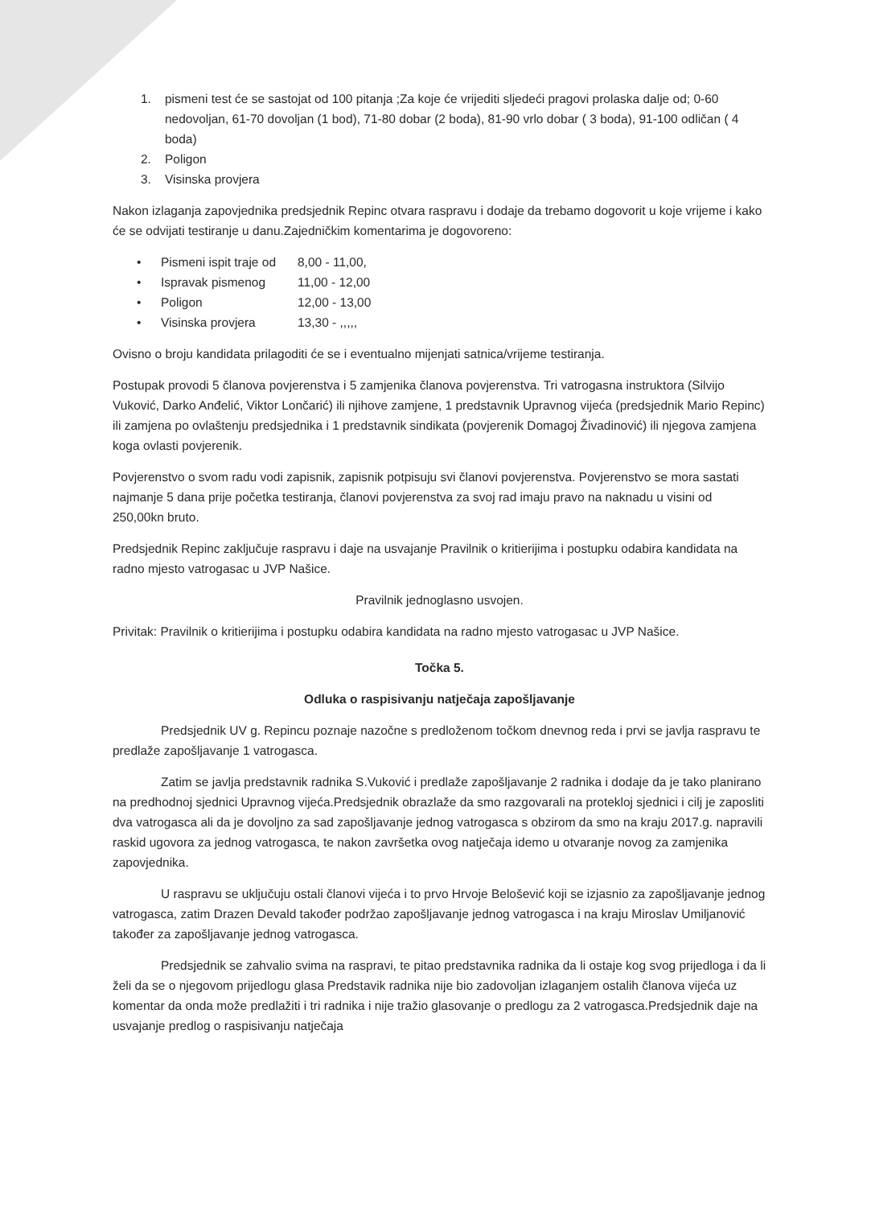1. pismeni test će se sastojat od 100 pitanja ;Za koje će vrijediti sljedeći pragovi prolaska dalje od; 0-60 nedovoljan, 61-70 dovoljan (1 bod), 71-80 dobar (2 boda), 81-90 vrlo dobar ( 3 boda), 91-100 odličan ( 4 boda)
2. Poligon
3. Visinska provjera
Nakon izlaganja zapovjednika predsjednik Repinc otvara raspravu i dodaje da trebamo dogovorit u koje vrijeme i kako će se odvijati testiranje u danu.Zajedničkim komentarima je dogovoreno:
• Pismeni ispit traje od 8,00 - 11,00,
• Ispravak pismenog 11,00 - 12,00
• Poligon 12,00 - 13,00
• Visinska provjera 13,30 - ,,,,,
Ovisno o broju kandidata prilagoditi će se i eventualno mijenjati satnica/vrijeme testiranja.
Postupak provodi 5 članova povjerenstva i 5 zamjenika članova povjerenstva. Tri vatrogasna instruktora (Silvijo Vuković, Darko Anđelić, Viktor Lončarić) ili njihove zamjene, 1 predstavnik Upravnog vijeća (predsjednik Mario Repinc) ili zamjena po ovlaštenju predsjednika i 1 predstavnik sindikata (povjerenik Domagoj Živadinović) ili njegova zamjena koga ovlasti povjerenik.
Povjerenstvo o svom radu vodi zapisnik, zapisnik potpisuju svi članovi povjerenstva. Povjerenstvo se mora sastati najmanje 5 dana prije početka testiranja, članovi povjerenstva za svoj rad imaju pravo na naknadu u visini od 250,00kn bruto.
Predsjednik Repinc zaključuje raspravu i daje na usvajanje Pravilnik o kritierijima i postupku odabira kandidata na radno mjesto vatrogasac u JVP Našice.
Pravilnik jednoglasno usvojen.
Privitak: Pravilnik o kritierijima i postupku odabira kandidata na radno mjesto vatrogasac u JVP Našice.
Točka 5.
Odluka o raspisivanju natječaja zapošljavanje
Predsjednik UV g. Repincu poznaje nazočne s predloženom točkom dnevnog reda i prvi se javlja raspravu te predlaže zapošljavanje 1 vatrogasca.
Zatim se javlja predstavnik radnika S.Vuković i predlaže zapošljavanje 2 radnika i dodaje da je tako planirano na predhodnoj sjednici Upravnog vijeća.Predsjednik obrazlaže da smo razgovarali na protekloj sjednici i cilj je zaposliti dva vatrogasca ali da je dovoljno za sad zapošljavanje jednog vatrogasca s obzirom da smo na kraju 2017.g. napravili raskid ugovora za jednog vatrogasca, te nakon završetka ovog natječaja idemo u otvaranje novog za zamjenika zapovjednika.
U raspravu se uključuju ostali članovi vijeća i to prvo Hrvoje Belošević koji se izjasnio za zapošljavanje jednog vatrogasca, zatim Drazen Devald također podržao zapošljavanje jednog vatrogasca i na kraju Miroslav Umiljanović također za zapošljavanje jednog vatrogasca.
Predsjednik se zahvalio svima na raspravi, te pitao predstavnika radnika da li ostaje kog svog prijedloga i da li želi da se o njegovom prijedlogu glasa Predstavik radnika nije bio zadovoljan izlaganjem ostalih članova vijeća uz komentar da onda može predlažiti i tri radnika i nije tražio glasovanje o predlogu za 2 vatrogasca.Predsjednik daje na usvajanje predlog o raspisivanju natječaja